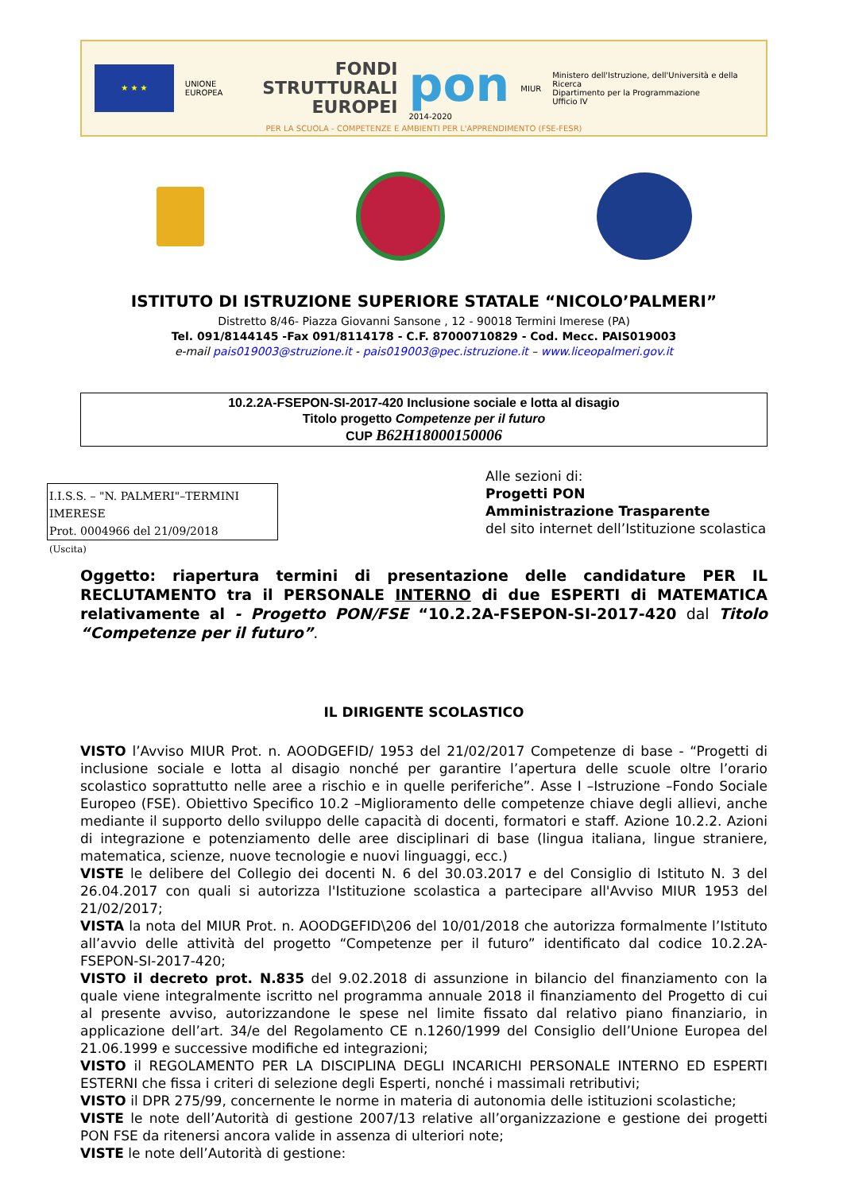★ ★ ★
UNIONE EUROPEA
FONDI
STRUTTURALI
EUROPEI
pon
2014-2020
MIUR Ministero dell'Istruzione, dell'Università e della Ricerca
Dipartimento per la Programmazione
Ufficio IV
PER LA SCUOLA - COMPETENZE E AMBIENTI PER L'APPRENDIMENTO (FSE-FESR)
ISTITUTO DI ISTRUZIONE SUPERIORE STATALE “NICOLO’PALMERI”
Distretto 8/46- Piazza Giovanni Sansone , 12 - 90018 Termini Imerese (PA)
Tel. 091/8144145 -Fax 091/8114178 - C.F. 87000710829 - Cod. Mecc. PAIS019003
e-mail pais019003@struzione.it - pais019003@pec.istruzione.it – www.liceopalmeri.gov.it
10.2.2A-FSEPON-SI-2017-420 Inclusione sociale e lotta al disagio
Titolo progetto Competenze per il futuro
CUP B62H18000150006
I.I.S.S. – "N. PALMERI"–TERMINI IMERESE
Prot. 0004966 del 21/09/2018
(Uscita)
Alle sezioni di:
Progetti PON
Amministrazione Trasparente
del sito internet dell’Istituzione scolastica
Oggetto: riapertura termini di presentazione delle candidature PER IL RECLUTAMENTO tra il PERSONALE INTERNO di due ESPERTI di MATEMATICA relativamente al - Progetto PON/FSE “10.2.2A-FSEPON-SI-2017-420 dal Titolo “Competenze per il futuro”.
IL DIRIGENTE SCOLASTICO
VISTO l’Avviso MIUR Prot. n. AOODGEFID/ 1953 del 21/02/2017 Competenze di base - “Progetti di inclusione sociale e lotta al disagio nonché per garantire l’apertura delle scuole oltre l’orario scolastico soprattutto nelle aree a rischio e in quelle periferiche”. Asse I –Istruzione –Fondo Sociale Europeo (FSE). Obiettivo Specifico 10.2 –Miglioramento delle competenze chiave degli allievi, anche mediante il supporto dello sviluppo delle capacità di docenti, formatori e staff. Azione 10.2.2. Azioni di integrazione e potenziamento delle aree disciplinari di base (lingua italiana, lingue straniere, matematica, scienze, nuove tecnologie e nuovi linguaggi, ecc.)
VISTE le delibere del Collegio dei docenti N. 6 del 30.03.2017 e del Consiglio di Istituto N. 3 del 26.04.2017 con quali si autorizza l'Istituzione scolastica a partecipare all'Avviso MIUR 1953 del 21/02/2017;
VISTA la nota del MIUR Prot. n. AOODGEFID\206 del 10/01/2018 che autorizza formalmente l’Istituto all’avvio delle attività del progetto “Competenze per il futuro” identificato dal codice 10.2.2A-FSEPON-SI-2017-420;
VISTO il decreto prot. N.835 del 9.02.2018 di assunzione in bilancio del finanziamento con la quale viene integralmente iscritto nel programma annuale 2018 il finanziamento del Progetto di cui al presente avviso, autorizzandone le spese nel limite fissato dal relativo piano finanziario, in applicazione dell’art. 34/e del Regolamento CE n.1260/1999 del Consiglio dell’Unione Europea del 21.06.1999 e successive modifiche ed integrazioni;
VISTO il REGOLAMENTO PER LA DISCIPLINA DEGLI INCARICHI PERSONALE INTERNO ED ESPERTI ESTERNI che fissa i criteri di selezione degli Esperti, nonché i massimali retributivi;
VISTO il DPR 275/99, concernente le norme in materia di autonomia delle istituzioni scolastiche;
VISTE le note dell’Autorità di gestione 2007/13 relative all’organizzazione e gestione dei progetti PON FSE da ritenersi ancora valide in assenza di ulteriori note;
VISTE le note dell’Autorità di gestione: